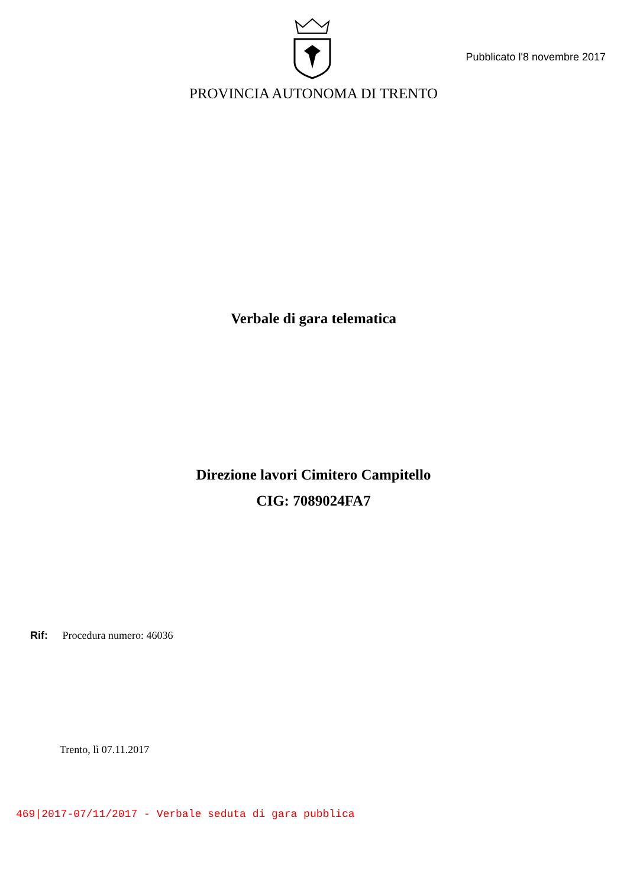Pubblicato l'8 novembre 2017
PROVINCIA AUTONOMA DI TRENTO
Verbale di gara telematica
Direzione lavori Cimitero Campitello
CIG: 7089024FA7
Rif: Procedura numero: 46036
Trento, lì 07.11.2017
469|2017-07/11/2017 - Verbale seduta di gara pubblica